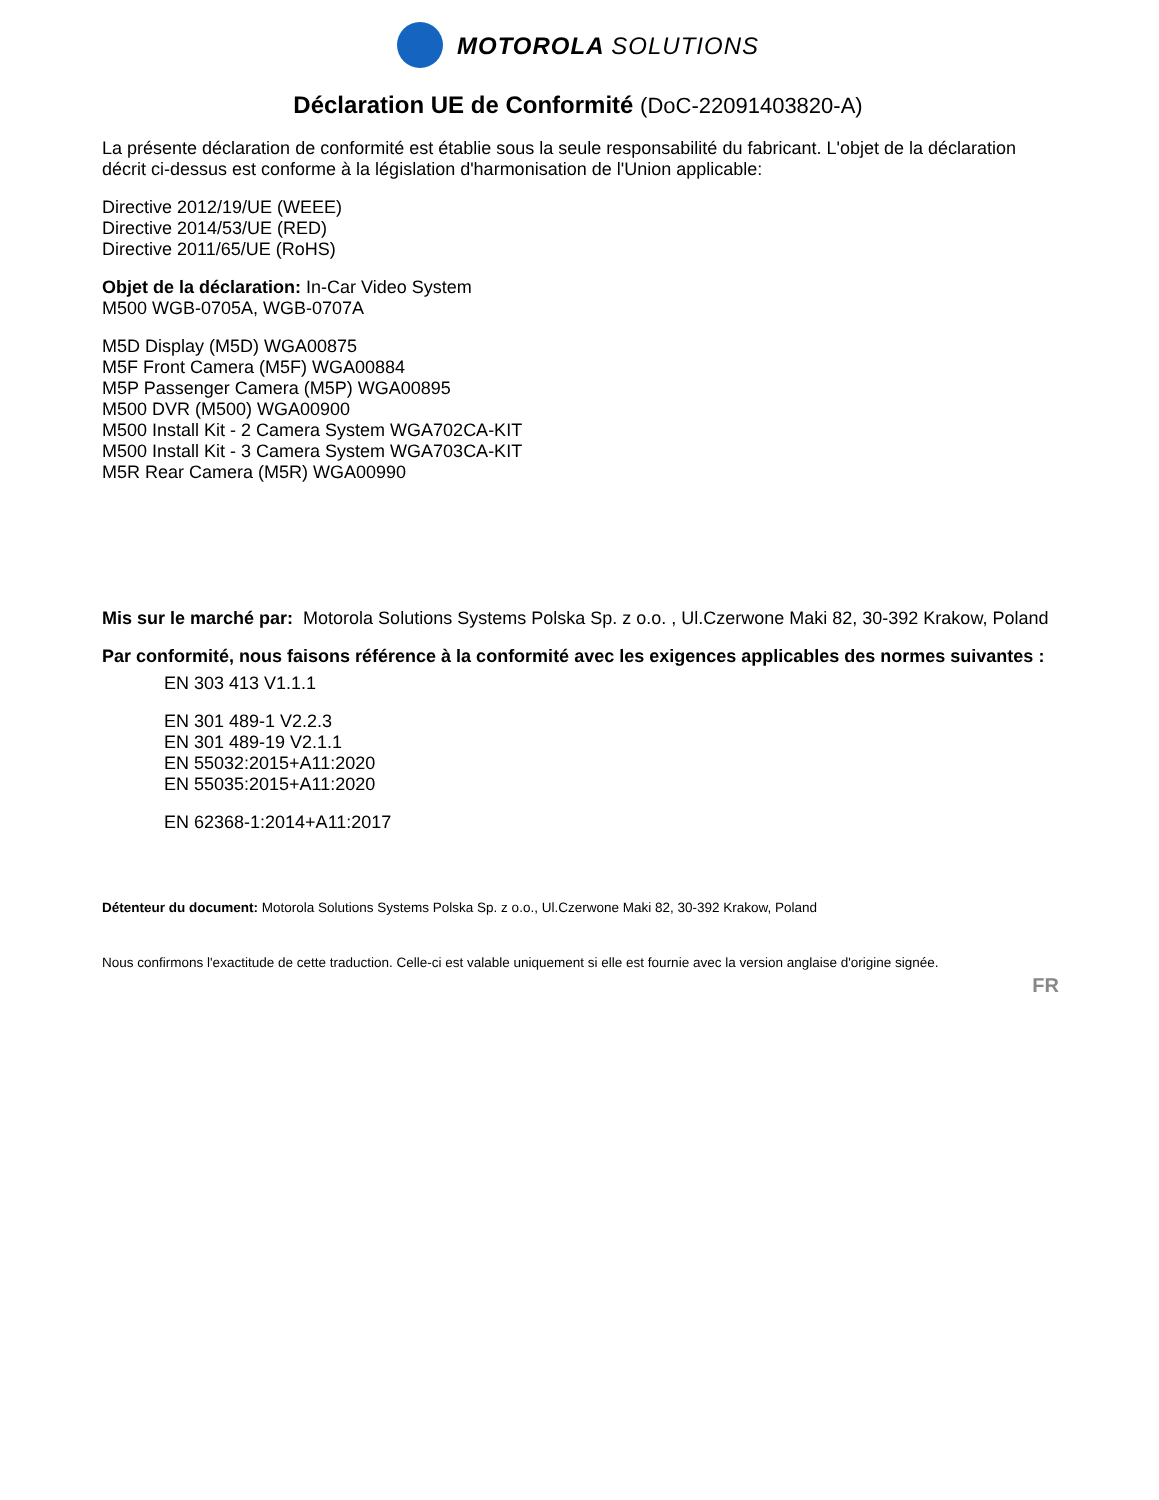MOTOROLA SOLUTIONS
Déclaration UE de Conformité (DoC-22091403820-A)
La présente déclaration de conformité est établie sous la seule responsabilité du fabricant. L'objet de la déclaration décrit ci-dessus est conforme à la législation d'harmonisation de l'Union applicable:
Directive 2012/19/UE (WEEE)
Directive 2014/53/UE (RED)
Directive 2011/65/UE (RoHS)
Objet de la déclaration: In-Car Video System
M500 WGB-0705A, WGB-0707A
M5D Display (M5D) WGA00875
M5F Front Camera (M5F) WGA00884
M5P Passenger Camera (M5P) WGA00895
M500 DVR (M500) WGA00900
M500 Install Kit - 2 Camera System WGA702CA-KIT
M500 Install Kit - 3 Camera System WGA703CA-KIT
M5R Rear Camera (M5R) WGA00990
Mis sur le marché par: Motorola Solutions Systems Polska Sp. z o.o. , Ul.Czerwone Maki 82, 30-392 Krakow, Poland
Par conformité, nous faisons référence à la conformité avec les exigences applicables des normes suivantes :
EN 303 413 V1.1.1
EN 301 489-1 V2.2.3
EN 301 489-19 V2.1.1
EN 55032:2015+A11:2020
EN 55035:2015+A11:2020
EN 62368-1:2014+A11:2017
Détenteur du document: Motorola Solutions Systems Polska Sp. z o.o., Ul.Czerwone Maki 82, 30-392 Krakow, Poland
Nous confirmons l'exactitude de cette traduction. Celle-ci est valable uniquement si elle est fournie avec la version anglaise d'origine signée.
FR